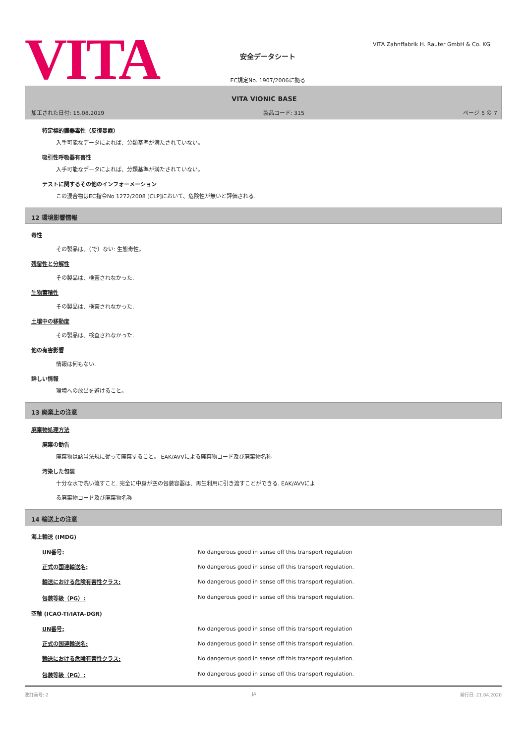VITA
安全データシート
EC規定No. 1907/2006に拠る
VITA Zahnffabrik H. Rauter GmbH & Co. KG
VITA VIONIC BASE
加工された日付: 15.08.2019 製品コード: 315 ページ 5 の 7
特定標的臓器毒性（反復暴露）
入手可能なデータによれば、分類基準が満たされていない。
吸引性呼吸器有害性
入手可能なデータによれば、分類基準が満たされていない。
テストに関するその他のインフォーメーション
この混合物はEC指令No 1272/2008 [CLP]において、危険性が無いと評価される.
12 環境影響情報
毒性
その製品は、（で）ない: 生態毒性。
残留性と分解性
その製品は、検査されなかった.
生物蓄積性
その製品は、検査されなかった.
土壌中の移動度
その製品は、検査されなかった.
他の有害影響
情報は何もない.
詳しい情報
環境への放出を避けること。
13 廃棄上の注意
廃棄物処理方法
廃棄の勧告
廃棄物は該当法規に従って廃棄すること。 EAK/AVVによる廃棄物コード及び廃棄物名称
汚染した包装
十分な水で洗い流すこと. 完全に中身が空の包装容器は、再生利用に引き渡すことができる. EAK/AVVによ
る廃棄物コード及び廃棄物名称
14 輸送上の注意
海上輸送 (IMDG)
| UN番号: | No dangerous good in sense off this transport regulation |
| 正式の国連輸送名: | No dangerous good in sense off this transport regulation. |
| 輸送における危険有害性クラス: | No dangerous good in sense off this transport regulation. |
| 包装等級（PG）: | No dangerous good in sense off this transport regulation. |
空輸 (ICAO-TI/IATA-DGR)
| UN番号: | No dangerous good in sense off this transport regulation |
| 正式の国連輸送名: | No dangerous good in sense off this transport regulation. |
| 輸送における危険有害性クラス: | No dangerous good in sense off this transport regulation. |
| 包装等級（PG）: | No dangerous good in sense off this transport regulation. |
改訂番号: 2 JA 発行日: 21.04.2020